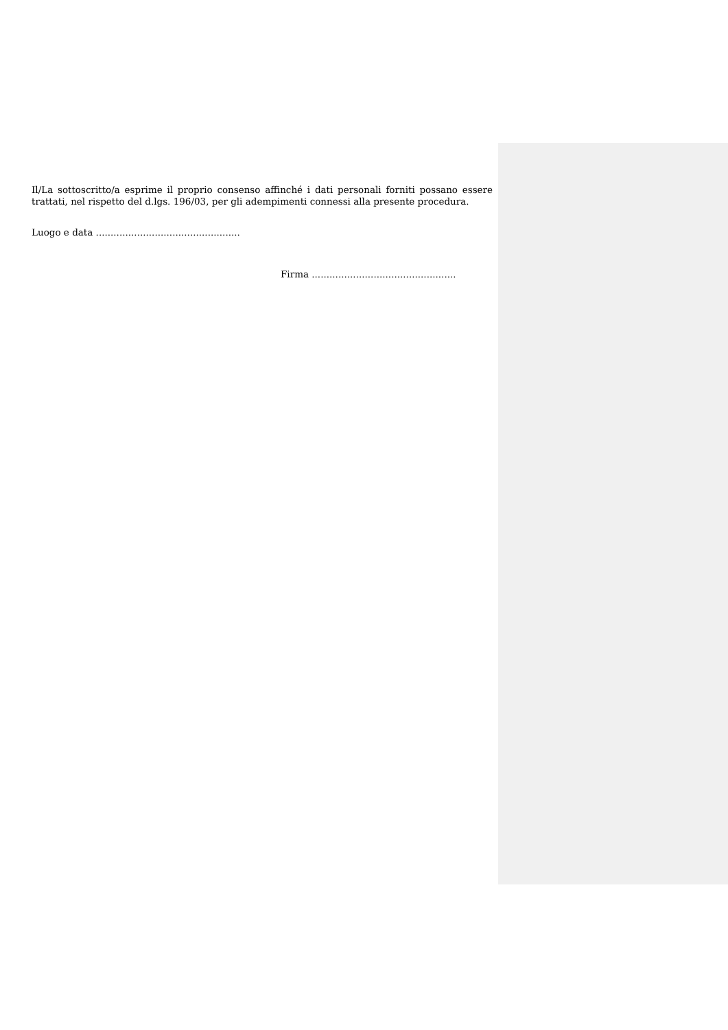Il/La sottoscritto/a esprime il proprio consenso affinché i dati personali forniti possano essere trattati, nel rispetto del d.lgs. 196/03, per gli adempimenti connessi alla presente procedura.
Luogo e data .................................................
Firma .................................................